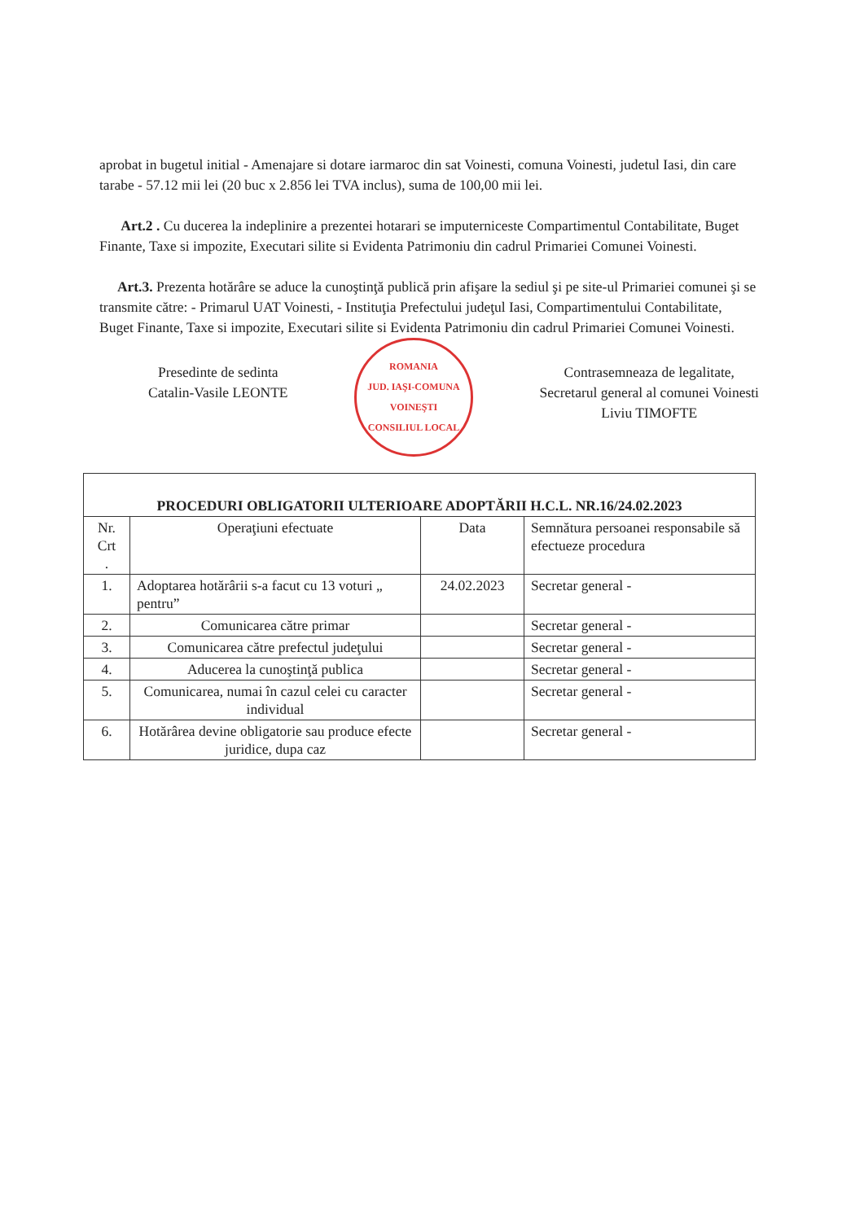aprobat in bugetul initial - Amenajare si dotare iarmaroc din sat Voinesti, comuna Voinesti, judetul Iasi, din care tarabe - 57.12 mii lei (20 buc x 2.856 lei TVA inclus), suma de 100,00 mii lei.
Art.2 . Cu ducerea la indeplinire a prezentei hotarari se imputerniceste Compartimentul Contabilitate, Buget Finante, Taxe si impozite, Executari silite si Evidenta Patrimoniu din cadrul Primariei Comunei Voinesti.
Art.3. Prezenta hotărâre se aduce la cunoştinţă publică prin afişare la sediul şi pe site-ul Primariei comunei şi se transmite către: - Primarul UAT Voinesti, - Instituţia Prefectului judeţul Iasi, Compartimentului Contabilitate, Buget Finante, Taxe si impozite, Executari silite si Evidenta Patrimoniu din cadrul Primariei Comunei Voinesti.
Presedinte de sedinta
Catalin-Vasile LEONTE
ROMANIA
JUD. IAŞI-COMUNA VOINEŞTI
CONSILIUL LOCAL
Contrasemneaza de legalitate,
Secretarul general al comunei Voinesti
Liviu TIMOFTE
| PROCEDURI OBLIGATORII ULTERIOARE ADOPTĂRII H.C.L. NR.16/24.02.2023 | | | |
| Nr. Crt . | Operaţiuni efectuate | Data | Semnătura persoanei responsabile să efectueze procedura |
| 1. | Adoptarea hotărârii s-a facut cu 13 voturi „ pentru” | 24.02.2023 | Secretar general - |
| 2. | Comunicarea către primar | | Secretar general - |
| 3. | Comunicarea către prefectul judeţului | | Secretar general - |
| 4. | Aducerea la cunoştinţă publica | | Secretar general - |
| 5. | Comunicarea, numai în cazul celei cu caracter individual | | Secretar general - |
| 6. | Hotărârea devine obligatorie sau produce efecte juridice, dupa caz | | Secretar general - |